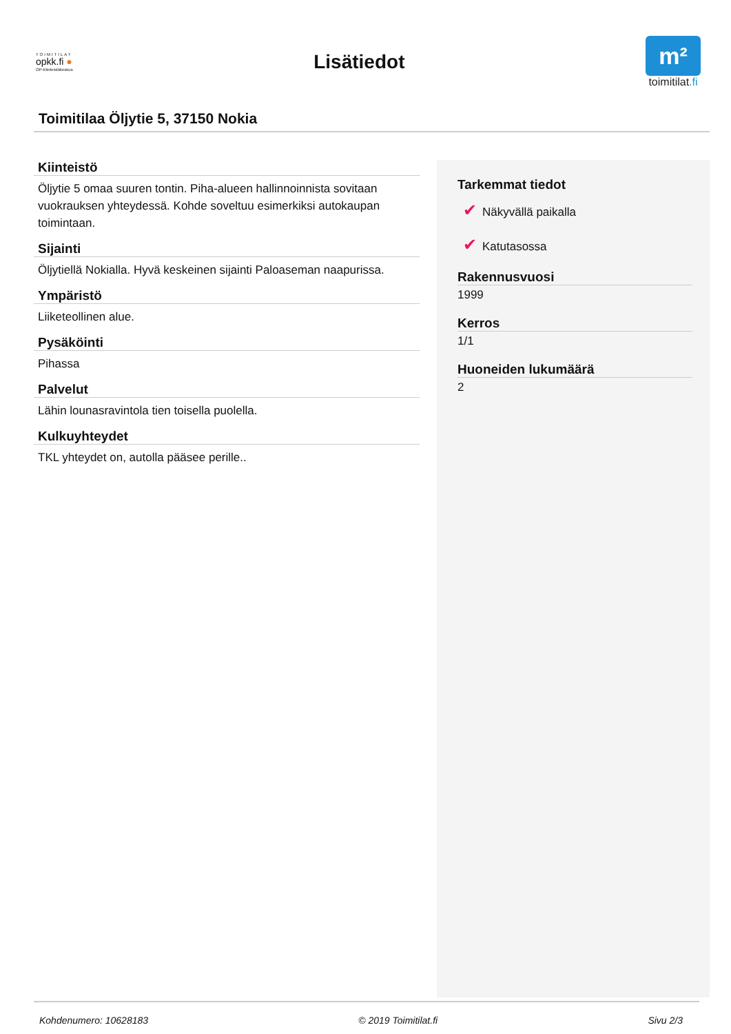TOIMITILAT
opkk.fi ●
OP-Kiinteistökeskus
Lisätiedot
m²
toimitilat.fi
Toimitilaa Öljytie 5, 37150 Nokia
Kiinteistö
Öljytie 5 omaa suuren tontin. Piha-alueen hallinnoinnista sovitaan vuokrauksen yhteydessä. Kohde soveltuu esimerkiksi autokaupan toimintaan.
Sijainti
Öljytiellä Nokialla. Hyvä keskeinen sijainti Paloaseman naapurissa.
Ympäristö
Liiketeollinen alue.
Pysäköinti
Pihassa
Palvelut
Lähin lounasravintola tien toisella puolella.
Kulkuyhteydet
TKL yhteydet on, autolla pääsee perille..
Tarkemmat tiedot
✔ Näkyvällä paikalla
✔ Katutasossa
Rakennusvuosi
1999
Kerros
1/1
Huoneiden lukumäärä
2
Kohdenumero: 10628183 © 2019 Toimitilat.fi Sivu 2/3